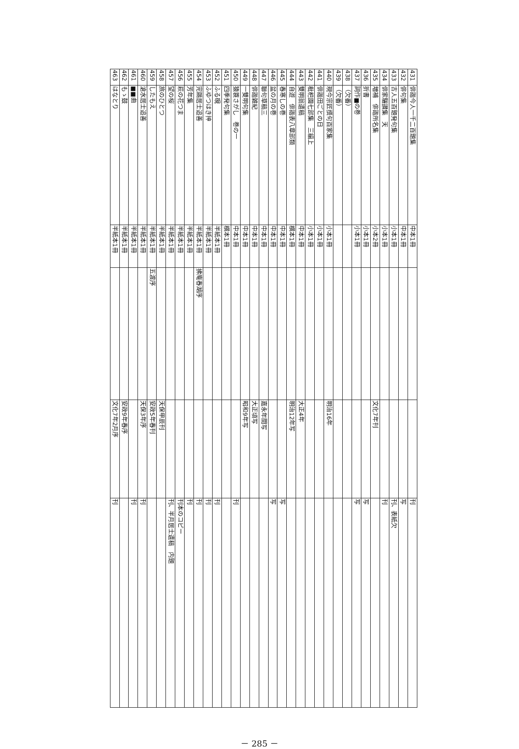| 431 | 俳諧今人一千二百題集 | 中本1冊 | | | 刊 |
| 432 | 俳句集 | 中本1冊 | | | 写 |
| 433 | 古人五百題発句集 | 小本1冊 | | | 刊、表紙欠 |
| 434 | 俳家驪讃集 天 | 小本1冊 | | | 刊 |
| 435 | 増補 俳諧所名集 | 小本2冊 | | 文化7年刊 | |
| 436 | 折書 | 小本1冊 | | | 写 |
| 437 | 詞作■の巻 | 小本1冊 | | | 写 |
| 438 | （欠番） | | | | |
| 439 | （欠番） | | | | |
| 440 | 現今宗匠撰句百家集 | 小本1冊 | | 明治16年 | |
| 441 | 俳諧田ごとの日 | 小本1冊 | | | |
| 442 | 枇杷園七部集 三編上 | 小本1冊 | | | |
| 443 | 雙明翁遺稿 | 中本1冊 | | 大正4年 | |
| 444 | 自遊 俳諧表八章部類 | 横本1冊 | | 明治12年写 | |
| 445 | 春寒しの巻 | 中本1冊 | | | 写 |
| 446 | 盆の月の巻 | 中本1冊 | | | 写 |
| 447 | 聯句草稿三 | 中本1冊 | | 嘉永年間写 | |
| 448 | 俳諧雑紀 | 中本1冊 | | 大正頃写 | |
| 449 | 一雙明句集 | 中本1冊 | | 昭和9年写 | |
| 450 | 猿蓑さがし 巻の一 | 中本1冊 | | | 刊 |
| 451 | 四季発句集 | 横本1冊 | | | |
| 452 | ふる硯 | 半紙本1冊 | | | 刊 |
| 453 | ふゆつはき抻 | 半紙本1冊 | | | 刊 |
| 454 | 完鷗居士追善 | 半紙本1冊 | 拂庵春湖序 | | 刊 |
| 455 | 芳年集 | 半紙本1冊 | | | 刊 |
| 456 | 萩の花つま | 半紙本1冊 | | | 刊本のコピー |
| 457 | 望の桜 | 半紙本1冊 | | | 刊、半月居士遺稿 内題 |
| 458 | 旅のひとつ | 半紙本1冊 | | 天保甲辰刊 | |
| 459 | したもえ | 半紙本1冊 | 五渡序 | 安政5年春刊 | |
| 460 | 滄水居士追善 | 半紙本1冊 | | 天保3年序 | 刊 |
| 461 | ■■曲 | 半紙本1冊 | | | 刊 |
| 462 | もゝ鼓 | 半紙本1冊 | | 安政9年春序 | |
| 463 | はなとり | 半紙本1冊 | | 文化7年2月序 | 刊 |
－ 285 －